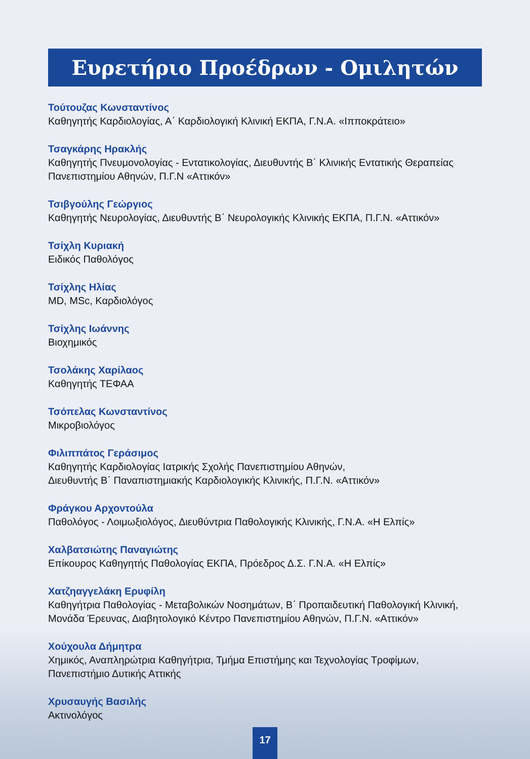Ευρετήριο Προέδρων - Ομιλητών
Τούτουζας Κωνσταντίνος
Καθηγητής Καρδιολογίας, Α΄ Καρδιολογική Κλινική ΕΚΠΑ, Γ.Ν.Α. «Ιπποκράτειο»
Τσαγκάρης Ηρακλής
Καθηγητής Πνευμονολογίας - Εντατικολογίας, Διευθυντής Β΄ Κλινικής Εντατικής Θεραπείας Πανεπιστημίου Αθηνών, Π.Γ.Ν «Αττικόν»
Τσιβγούλης Γεώργιος
Καθηγητής Νευρολογίας, Διευθυντής Β΄ Νευρολογικής Κλινικής ΕΚΠΑ, Π.Γ.Ν. «Αττικόν»
Τσίχλη Κυριακή
Ειδικός Παθολόγος
Τσίχλης Ηλίας
MD, MSc, Καρδιολόγος
Τσίχλης Ιωάννης
Βιοχημικός
Τσολάκης Χαρίλαος
Καθηγητής ΤΕΦΑΑ
Τσόπελας Κωνσταντίνος
Μικροβιολόγος
Φιλιππάτος Γεράσιμος
Καθηγητής Καρδιολογίας Ιατρικής Σχολής Πανεπιστημίου Αθηνών,
Διευθυντής Β΄ Παναπιστημιακής Καρδιολογικής Κλινικής, Π.Γ.Ν. «Αττικόν»
Φράγκου Αρχοντούλα
Παθολόγος - Λοιμωξιολόγος, Διευθύντρια Παθολογικής Κλινικής, Γ.Ν.Α. «Η Ελπίς»
Χαλβατσιώτης Παναγιώτης
Επίκουρος Καθηγητής Παθολογίας ΕΚΠΑ, Πρόεδρος Δ.Σ. Γ.Ν.Α. «Η Ελπίς»
Χατζηαγγελάκη Ερυφίλη
Καθηγήτρια Παθολογίας - Μεταβολικών Νοσημάτων, Β΄ Προπαιδευτική Παθολογική Κλινική, Μονάδα Έρευνας, Διαβητολογικό Κέντρο Πανεπιστημίου Αθηνών, Π.Γ.Ν. «Αττικόν»
Χούχουλα Δήμητρα
Χημικός, Αναπληρώτρια Καθηγήτρια, Τμήμα Επιστήμης και Τεχνολογίας Τροφίμων,
Πανεπιστήμιο Δυτικής Αττικής
Χρυσαυγής Βασιλής
Ακτινολόγος
17